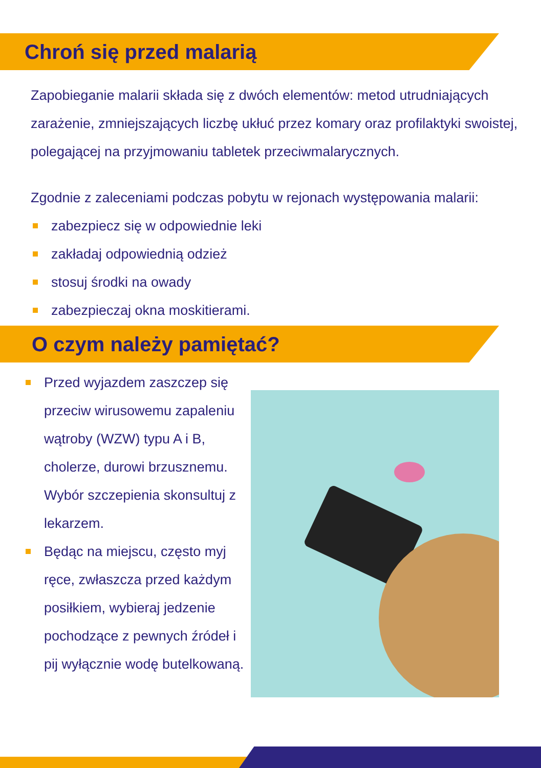Chroń się przed malarią
Zapobieganie malarii składa się z dwóch elementów: metod utrudniających zarażenie, zmniejszających liczbę ukłuć przez komary oraz profilaktyki swoistej, polegającej na przyjmowaniu tabletek przeciwmalarycznych.
Zgodnie z zaleceniami podczas pobytu w rejonach występowania malarii:
zabezpiecz się w odpowiednie leki
zakładaj odpowiednią odzież
stosuj środki na owady
zabezpieczaj okna moskitierami.
O czym należy pamiętać?
Przed wyjazdem zaszczep się przeciw wirusowemu zapaleniu wątroby (WZW) typu A i B, cholerze, durowi brzusznemu. Wybór szczepienia skonsultuj z lekarzem.
Będąc na miejscu, często myj ręce, zwłaszcza przed każdym posiłkiem, wybieraj jedzenie pochodzące z pewnych źródeł i pij wyłącznie wodę butelkowaną.